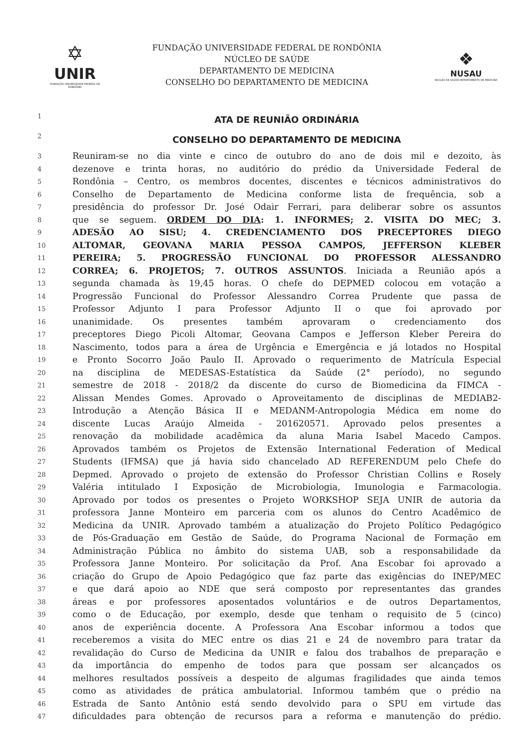✡
UNIR
FUNDAÇÃO UNIVERSIDADE FEDERAL DE RONDÔNIA
FUNDAÇÃO UNIVERSIDADE FEDERAL DE RONDÔNIA
NÚCLEO DE SAÚDE
DEPARTAMENTO DE MEDICINA
CONSELHO DO DEPARTAMENTO DE MEDICINA
❖
NUSAU
NÚCLEO DE SAÚDE DEPARTAMENTO DE MEDICINA
1 ATA DE REUNIÃO ORDINÁRIA
2 CONSELHO DO DEPARTAMENTO DE MEDICINA
3 Reuniram-se no dia vinte e cinco de outubro do ano de dois mil e dezoito, às
4 dezenove e trinta horas, no auditório do prédio da Universidade Federal de
5 Rondônia – Centro, os membros docentes, discentes e técnicos administrativos do
6 Conselho de Departamento de Medicina conforme lista de frequência, sob a
7 presidência do professor Dr. José Odair Ferrari, para deliberar sobre os assuntos
8 que se seguem. ORDEM DO DIA: 1. INFORMES; 2. VISITA DO MEC; 3.
9 ADESÃO AO SISU; 4. CREDENCIAMENTO DOS PRECEPTORES DIEGO
10 ALTOMAR, GEOVANA MARIA PESSOA CAMPOS, JEFFERSON KLEBER
11 PEREIRA; 5. PROGRESSÃO FUNCIONAL DO PROFESSOR ALESSANDRO
12 CORREA; 6. PROJETOS; 7. OUTROS ASSUNTOS. Iniciada a Reunião após a
13 segunda chamada às 19,45 horas. O chefe do DEPMED colocou em votação a
14 Progressão Funcional do Professor Alessandro Correa Prudente que passa de
15 Professor Adjunto I para Professor Adjunto II o que foi aprovado por
16 unanimidade. Os presentes também aprovaram o credenciamento dos
17 preceptores Diego Picoli Altomar, Geovana Campos e Jefferson Kleber Pereira do
18 Nascimento, todos para a área de Urgência e Emergência e já lotados no Hospital
19 e Pronto Socorro João Paulo II. Aprovado o requerimento de Matrícula Especial
20 na disciplina de MEDESAS-Estatística da Saúde (2° período), no segundo
21 semestre de 2018 - 2018/2 da discente do curso de Biomedicina da FIMCA -
22 Alissan Mendes Gomes. Aprovado o Aproveitamento de disciplinas de MEDIAB2-
23 Introdução a Atenção Básica II e MEDANM-Antropologia Médica em nome do
24 discente Lucas Araújo Almeida - 201620571. Aprovado pelos presentes a
25 renovação da mobilidade acadêmica da aluna Maria Isabel Macedo Campos.
26 Aprovados também os Projetos de Extensão International Federation of Medical
27 Students (IFMSA) que já havia sido chancelado AD REFERENDUM pelo Chefe do
28 Depmed. Aprovado o projeto de extensão do Professor Christian Collins e Rosely
29 Valéria intitulado I Exposição de Microbiologia, Imunologia e Farmacologia.
30 Aprovado por todos os presentes o Projeto WORKSHOP SEJA UNIR de autoria da
31 professora Janne Monteiro em parceria com os alunos do Centro Acadêmico de
32 Medicina da UNIR. Aprovado também a atualização do Projeto Político Pedagógico
33 de Pós-Graduação em Gestão de Saúde, do Programa Nacional de Formação em
34 Administração Pública no âmbito do sistema UAB, sob a responsabilidade da
35 Professora Janne Monteiro. Por solicitação da Prof. Ana Escobar foi aprovado a
36 criação do Grupo de Apoio Pedagógico que faz parte das exigências do INEP/MEC
37 e que dará apoio ao NDE que será composto por representantes das grandes
38 áreas e por professores aposentados voluntários e de outros Departamentos,
39 como o de Educação, por exemplo, desde que tenham o requisito de 5 (cinco)
40 anos de experiência docente. A Professora Ana Escobar informou a todos que
41 receberemos a visita do MEC entre os dias 21 e 24 de novembro para tratar da
42 revalidação do Curso de Medicina da UNIR e falou dos trabalhos de preparação e
43 da importância do empenho de todos para que possam ser alcançados os
44 melhores resultados possíveis a despeito de algumas fragilidades que ainda temos
45 como as atividades de prática ambulatorial. Informou também que o prédio na
46 Estrada de Santo Antônio está sendo devolvido para o SPU em virtude das
47 dificuldades para obtenção de recursos para a reforma e manutenção do prédio.